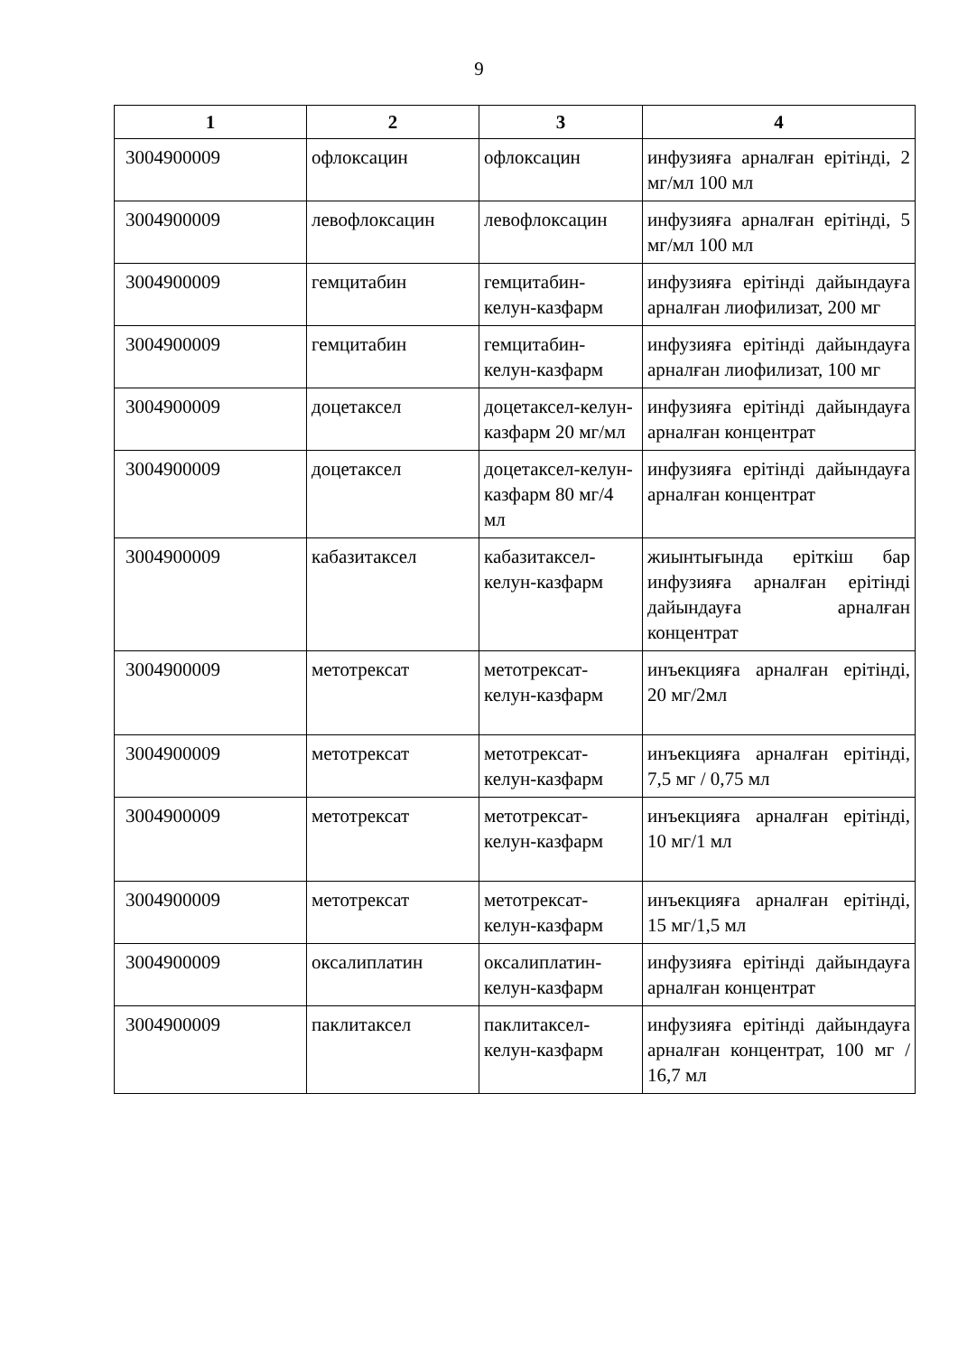9
| 1 | 2 | 3 | 4 |
| --- | --- | --- | --- |
| 3004900009 | офлоксацин | офлоксацин | инфузияға арналған ерітінді, 2 мг/мл 100 мл |
| 3004900009 | левофлоксацин | левофлоксацин | инфузияға арналған ерітінді, 5 мг/мл 100 мл |
| 3004900009 | гемцитабин | гемцитабин-келун-казфарм | инфузияға ерітінді дайындауға арналған лиофилизат, 200 мг |
| 3004900009 | гемцитабин | гемцитабин-келун-казфарм | инфузияға ерітінді дайындауға арналған лиофилизат, 100 мг |
| 3004900009 | доцетаксел | доцетаксел-келун-казфарм 20 мг/мл | инфузияға ерітінді дайындауға арналған концентрат |
| 3004900009 | доцетаксел | доцетаксел-келун-казфарм 80 мг/4 мл | инфузияға ерітінді дайындауға арналған концентрат |
| 3004900009 | кабазитаксел | кабазитаксел-келун-казфарм | жиынтығында еріткіш бар инфузияға арналған ерітінді дайындауға арналған концентрат |
| 3004900009 | метотрексат | метотрексат-келун-казфарм | инъекцияға арналған ерітінді, 20 мг/2мл |
| 3004900009 | метотрексат | метотрексат-келун-казфарм | инъекцияға арналған ерітінді, 7,5 мг / 0,75 мл |
| 3004900009 | метотрексат | метотрексат-келун-казфарм | инъекцияға арналған ерітінді, 10 мг/1 мл |
| 3004900009 | метотрексат | метотрексат-келун-казфарм | инъекцияға арналған ерітінді, 15 мг/1,5 мл |
| 3004900009 | оксалиплатин | оксалиплатин-келун-казфарм | инфузияға ерітінді дайындауға арналған концентрат |
| 3004900009 | паклитаксел | паклитаксел-келун-казфарм | инфузияға ерітінді дайындауға арналған концентрат, 100 мг / 16,7 мл |